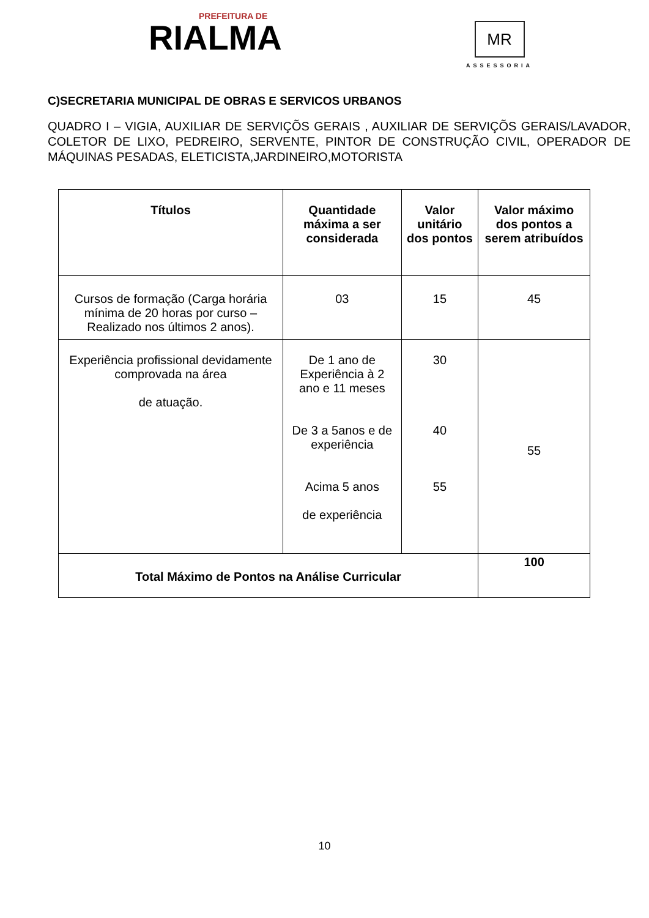PREFEITURA DE
RIALMA
MR
ASSESSORIA
C)SECRETARIA MUNICIPAL DE OBRAS E SERVICOS URBANOS
QUADRO I – VIGIA, AUXILIAR DE SERVIÇÕS GERAIS , AUXILIAR DE SERVIÇÕS GERAIS/LAVADOR, COLETOR DE LIXO, PEDREIRO, SERVENTE, PINTOR DE CONSTRUÇÃO CIVIL, OPERADOR DE MÁQUINAS PESADAS, ELETICISTA,JARDINEIRO,MOTORISTA
| Títulos | Quantidade máxima a ser considerada | Valor unitário dos pontos | Valor máximo dos pontos a serem atribuídos |
| --- | --- | --- | --- |
| Cursos de formação (Carga horária mínima de 20 horas por curso – Realizado nos últimos 2 anos). | 03 | 15 | 45 |
| Experiência profissional devidamente comprovada na área de atuação. | De 1 ano de Experiência à 2 ano e 11 meses De 3 a 5anos e de experiência Acima 5 anos de experiência | 30 40 55 | 55 |
| Total Máximo de Pontos na Análise Curricular | | | 100 |
10